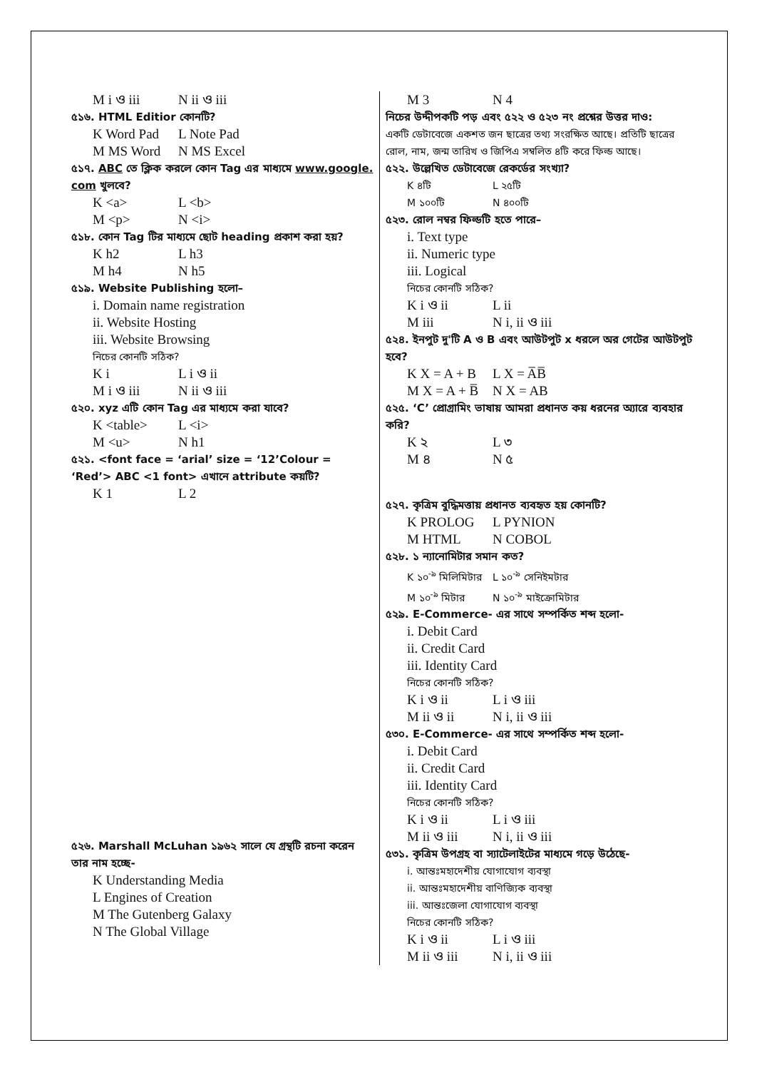M i ও iii N ii ও iii
৫১৬. HTML Editior কোনটি?
K Word Pad L Note Pad
M MS Word N MS Excel
৫১৭. ABC তে ক্লিক করলে কোন Tag এর মাধ্যমে www.google. com খুলবে?
K <a> L <b>
M <p> N <i>
৫১৮. কোন Tag টির মাধ্যমে ছোট heading প্রকাশ করা হয়?
K h2 L h3
M h4 N h5
৫১৯. Website Publishing হলো–
i. Domain name registration
ii. Website Hosting
iii. Website Browsing
নিচের কোনটি সঠিক?
K i L i ও ii
M i ও iii N ii ও iii
৫২০. xyz এটি কোন Tag এর মাধ্যমে করা যাবে?
K <table> L <i>
M <u> N h1
৫২১. <font face = ‘arial’ size = ‘12’Colour = ‘Red’> ABC <1 font> এখানে attribute কয়টি?
K 1 L 2
৫২৬. Marshall McLuhan ১৯৬২ সালে যে গ্রন্থটি রচনা করেন তার নাম হচ্ছে-
K Understanding Media
L Engines of Creation
M The Gutenberg Galaxy
N The Global Village
M 3 N 4
নিচের উদ্দীপকটি পড় এবং ৫২২ ও ৫২৩ নং প্রশ্নের উত্তর দাও:
একটি ডেটাবেজে একশত জন ছাত্রের তথ্য সংরক্ষিত আছে। প্রতিটি ছাত্রের রোল, নাম, জন্ম তারিখ ও জিপিএ সম্বলিত ৪টি করে ফিল্ড আছে।
৫২২. উল্লেখিত ডেটাবেজে রেকর্ডের সংখ্যা?
K ৪টি L ২৫টি
M ১০০টি N ৪০০টি
৫২৩. রোল নম্বর ফিল্ডটি হতে পারে–
i. Text type
ii. Numeric type
iii. Logical
নিচের কোনটি সঠিক?
K i ও ii L ii
M iii N i, ii ও iii
৫২৪. ইনপুট দু'টি A ও B এবং আউটপুট x ধরলে অর গেটের আউটপুট হবে?
K X = A + B L X = A̅B̅
M X = A + B̅ N X = AB
৫২৫. ‘C’ প্রোগ্রামিং ভাষায় আমরা প্রধানত কয় ধরনের অ্যারে ব্যবহার করি?
K ২ L ৩
M ৪ N ৫
৫২৭. কৃত্রিম বুদ্ধিমত্তায় প্রধানত ব্যবহৃত হয় কোনটি?
K PROLOG L PYNION
M HTML N COBOL
৫২৮. ১ ন্যানোমিটার সমান কত?
K ১০<sup>-৯</sup> মিলিমিটার L ১০<sup>-৯</sup> সেনিইমটার
M ১০<sup>-৯</sup> মিটার N ১০<sup>-৯</sup> মাইক্রোমিটার
৫২৯. E-Commerce- এর সাথে সম্পর্কিত শব্দ হলো-
i. Debit Card
ii. Credit Card
iii. Identity Card
নিচের কোনটি সঠিক?
K i ও ii L i ও iii
M ii ও ii N i, ii ও iii
৫৩০. E-Commerce- এর সাথে সম্পর্কিত শব্দ হলো-
i. Debit Card
ii. Credit Card
iii. Identity Card
নিচের কোনটি সঠিক?
K i ও ii L i ও iii
M ii ও iii N i, ii ও iii
৫৩১. কৃত্রিম উপগ্রহ বা স্যাটেলাইটের মাধ্যমে গড়ে উঠেছে-
i. আন্তঃমহাদেশীয় যোগাযোগ ব্যবস্থা
ii. আন্তঃমহাদেশীয় বাণিজ্যিক ব্যবস্থা
iii. আন্তঃজেলা যোগাযোগ ব্যবস্থা
নিচের কোনটি সঠিক?
K i ও ii L i ও iii
M ii ও iii N i, ii ও iii